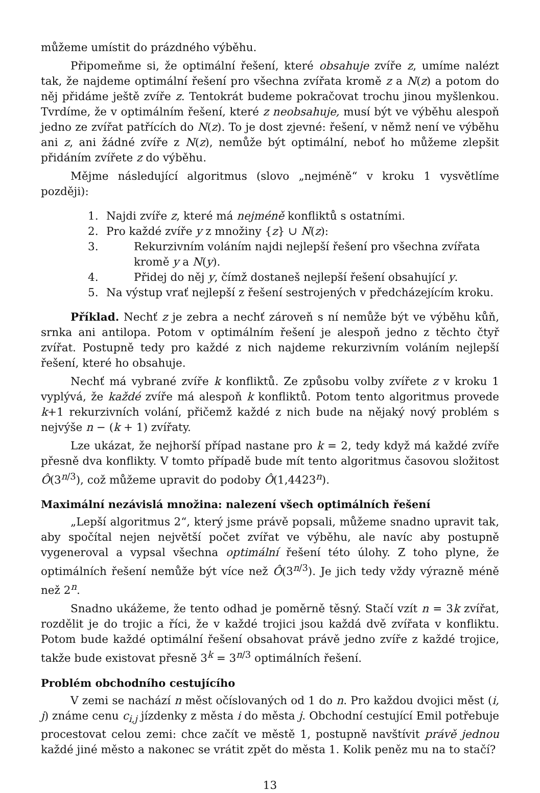můžeme umístit do prázdného výběhu.
Připomeňme si, že optimální řešení, které obsahuje zvíře z, umíme nalézt tak, že najdeme optimální řešení pro všechna zvířata kromě z a N(z) a potom do něj přidáme ještě zvíře z. Tentokrát budeme pokračovat trochu jinou myšlenkou. Tvrdíme, že v optimálním řešení, které z neobsahuje, musí být ve výběhu alespoň jedno ze zvířat patřících do N(z). To je dost zjevné: řešení, v němž není ve výběhu ani z, ani žádné zvíře z N(z), nemůže být optimální, neboť ho můžeme zlepšit přidáním zvířete z do výběhu.
Mějme následující algoritmus (slovo „nejméně“ v kroku 1 vysvětlíme později):
1. Najdi zvíře z, které má nejméně konfliktů s ostatními.
2. Pro každé zvíře y z množiny {z} ∪ N(z):
3. Rekurzivním voláním najdi nejlepší řešení pro všechna zvířata kromě y a N(y).
4. Přidej do něj y, čímž dostaneš nejlepší řešení obsahující y.
5. Na výstup vrať nejlepší z řešení sestrojených v předcházejícím kroku.
Příklad. Nechť z je zebra a nechť zároveň s ní nemůže být ve výběhu kůň, srnka ani antilopa. Potom v optimálním řešení je alespoň jedno z těchto čtyř zvířat. Postupně tedy pro každé z nich najdeme rekurzivním voláním nejlepší řešení, které ho obsahuje.
Nechť má vybrané zvíře k konfliktů. Ze způsobu volby zvířete z v kroku 1 vyplývá, že každé zvíře má alespoň k konfliktů. Potom tento algoritmus provede k+1 rekurzivních volání, přičemž každé z nich bude na nějaký nový problém s nejvýše n − (k + 1) zvířaty.
Lze ukázat, že nejhorší případ nastane pro k = 2, tedy když má každé zvíře přesně dva konflikty. V tomto případě bude mít tento algoritmus časovou složitost Ô(3<sup>n/3</sup>), což můžeme upravit do podoby Ô(1,4423<sup>n</sup>).
Maximální nezávislá množina: nalezení všech optimálních řešení
„Lepší algoritmus 2“, který jsme právě popsali, můžeme snadno upravit tak, aby spočítal nejen největší počet zvířat ve výběhu, ale navíc aby postupně vygeneroval a vypsal všechna optimální řešení této úlohy. Z toho plyne, že optimálních řešení nemůže být více než Ô(3<sup>n/3</sup>). Je jich tedy vždy výrazně méně než 2<sup>n</sup>.
Snadno ukážeme, že tento odhad je poměrně těsný. Stačí vzít n = 3k zvířat, rozdělit je do trojic a říci, že v každé trojici jsou každá dvě zvířata v konfliktu. Potom bude každé optimální řešení obsahovat právě jedno zvíře z každé trojice, takže bude existovat přesně 3<sup>k</sup> = 3<sup>n/3</sup> optimálních řešení.
Problém obchodního cestujícího
V zemi se nachází n měst očíslovaných od 1 do n. Pro každou dvojici měst (i, j) známe cenu c<sub>i,j</sub> jízdenky z města i do města j. Obchodní cestující Emil potřebuje procestovat celou zemi: chce začít ve městě 1, postupně navštívit právě jednou každé jiné město a nakonec se vrátit zpět do města 1. Kolik peněz mu na to stačí?
13